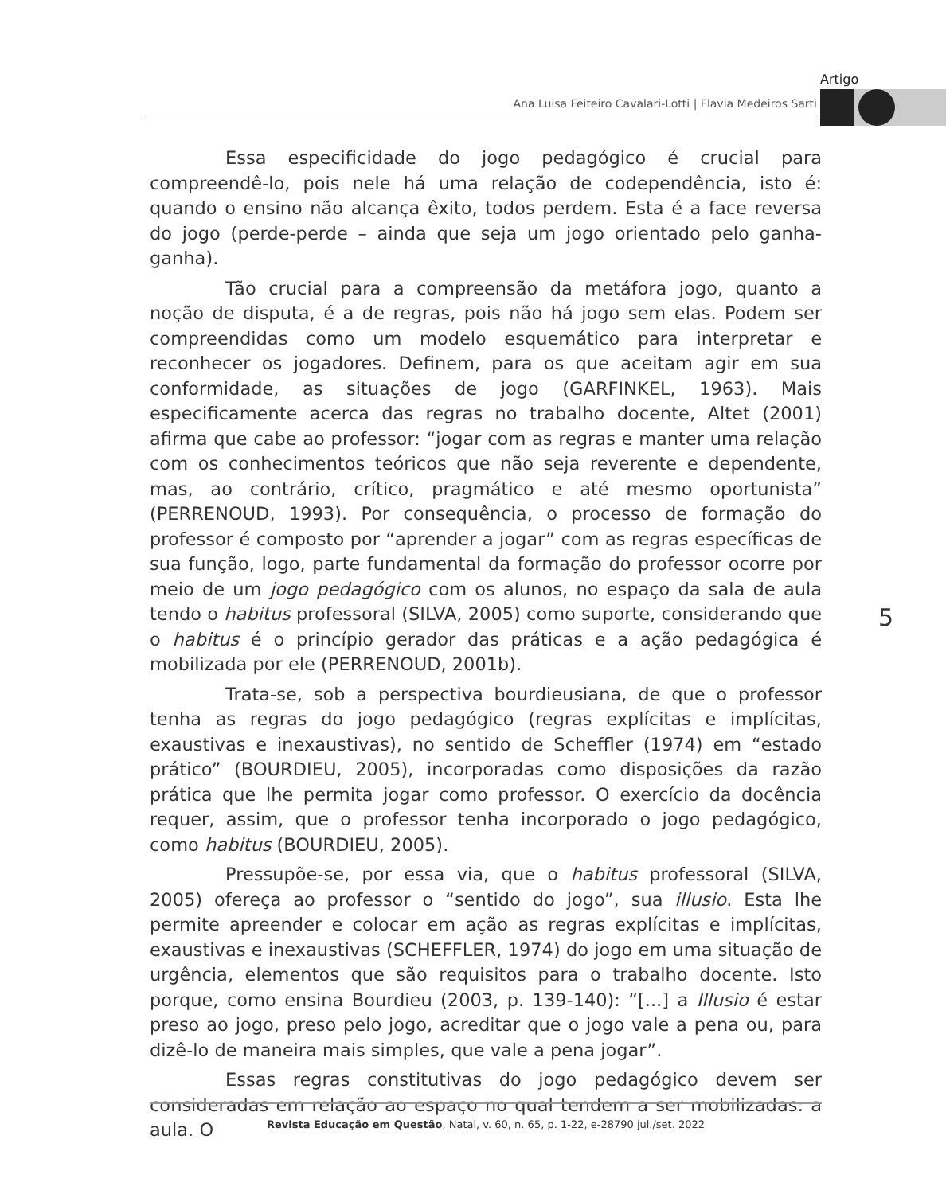Artigo
Ana Luisa Feiteiro Cavalari-Lotti | Flavia Medeiros Sarti
Essa especificidade do jogo pedagógico é crucial para compreendê-lo, pois nele há uma relação de codependência, isto é: quando o ensino não alcança êxito, todos perdem. Esta é a face reversa do jogo (perde-perde – ainda que seja um jogo orientado pelo ganha-ganha).
Tão crucial para a compreensão da metáfora jogo, quanto a noção de disputa, é a de regras, pois não há jogo sem elas. Podem ser compreendidas como um modelo esquemático para interpretar e reconhecer os jogadores. Definem, para os que aceitam agir em sua conformidade, as situações de jogo (GARFINKEL, 1963). Mais especificamente acerca das regras no trabalho docente, Altet (2001) afirma que cabe ao professor: “jogar com as regras e manter uma relação com os conhecimentos teóricos que não seja reverente e dependente, mas, ao contrário, crítico, pragmático e até mesmo oportunista” (PERRENOUD, 1993). Por consequência, o processo de formação do professor é composto por “aprender a jogar” com as regras específicas de sua função, logo, parte fundamental da formação do professor ocorre por meio de um jogo pedagógico com os alunos, no espaço da sala de aula tendo o habitus professoral (SILVA, 2005) como suporte, considerando que o habitus é o princípio gerador das práticas e a ação pedagógica é mobilizada por ele (PERRENOUD, 2001b).
Trata-se, sob a perspectiva bourdieusiana, de que o professor tenha as regras do jogo pedagógico (regras explícitas e implícitas, exaustivas e inexaustivas), no sentido de Scheffler (1974) em “estado prático” (BOURDIEU, 2005), incorporadas como disposições da razão prática que lhe permita jogar como professor. O exercício da docência requer, assim, que o professor tenha incorporado o jogo pedagógico, como habitus (BOURDIEU, 2005).
Pressupõe-se, por essa via, que o habitus professoral (SILVA, 2005) ofereça ao professor o “sentido do jogo”, sua illusio. Esta lhe permite apreender e colocar em ação as regras explícitas e implícitas, exaustivas e inexaustivas (SCHEFFLER, 1974) do jogo em uma situação de urgência, elementos que são requisitos para o trabalho docente. Isto porque, como ensina Bourdieu (2003, p. 139-140): “[...] a Illusio é estar preso ao jogo, preso pelo jogo, acreditar que o jogo vale a pena ou, para dizê-lo de maneira mais simples, que vale a pena jogar”.
Essas regras constitutivas do jogo pedagógico devem ser consideradas em relação ao espaço no qual tendem a ser mobilizadas: a aula. O
5
Revista Educação em Questão, Natal, v. 60, n. 65, p. 1-22, e-28790 jul./set. 2022